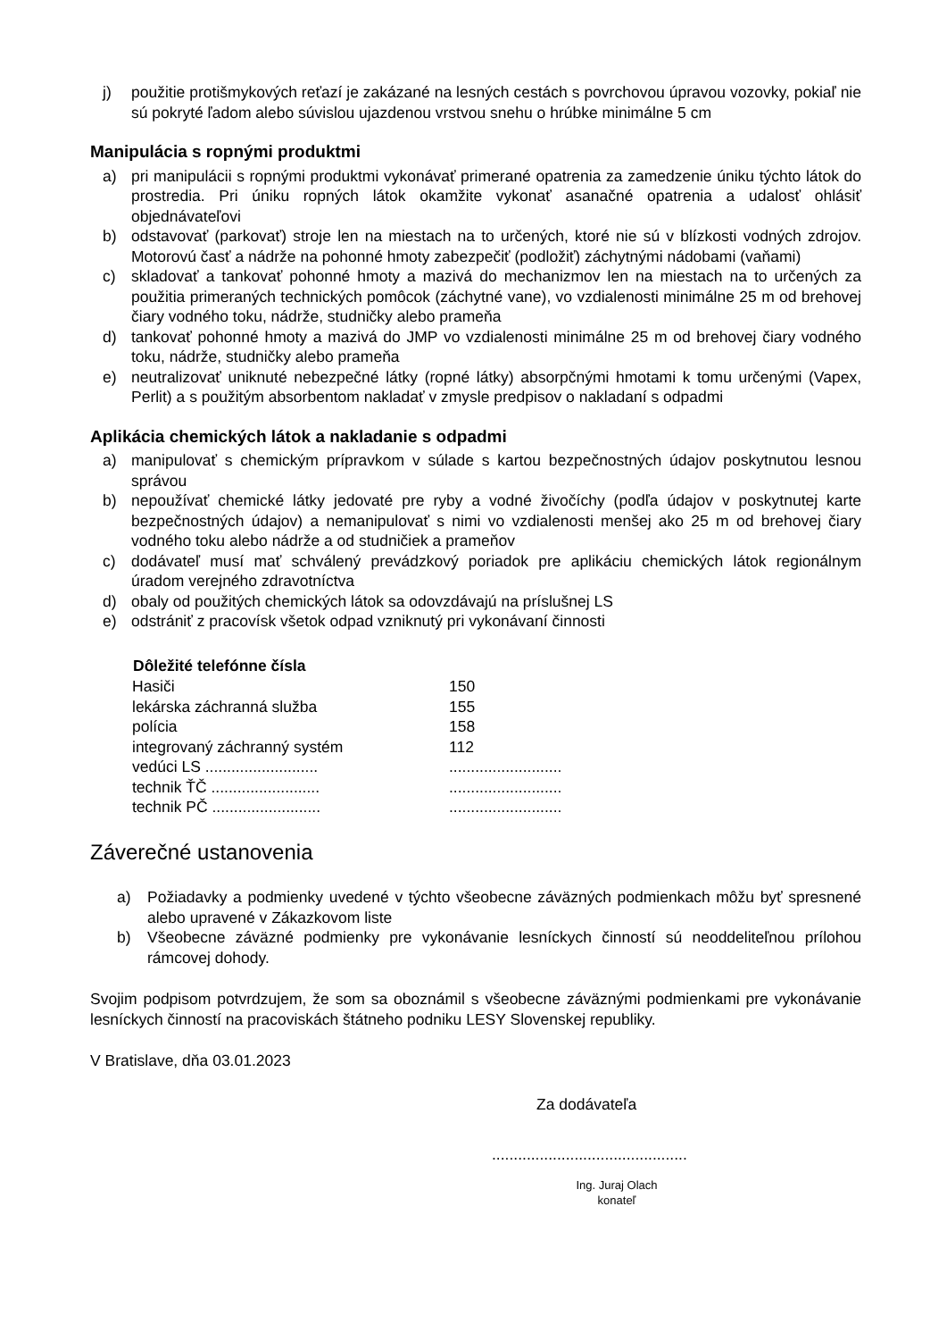j) použitie protišmykových reťazí je zakázané na lesných cestách s povrchovou úpravou vozovky, pokiaľ nie sú pokryté ľadom alebo súvislou ujazdenou vrstvou snehu o hrúbke minimálne 5 cm
Manipulácia s ropnými produktmi
a) pri manipulácii s ropnými produktmi vykonávať primerané opatrenia za zamedzenie úniku týchto látok do prostredia. Pri úniku ropných látok okamžite vykonať asanačné opatrenia a udalosť ohlásiť objednávateľovi
b) odstavovať (parkovať) stroje len na miestach na to určených, ktoré nie sú v blízkosti vodných zdrojov. Motorovú časť a nádrže na pohonné hmoty zabezpečiť (podložiť) záchytnými nádobami (vaňami)
c) skladovať a tankovať pohonné hmoty a mazivá do mechanizmov len na miestach na to určených za použitia primeraných technických pomôcok (záchytné vane), vo vzdialenosti minimálne 25 m od brehovej čiary vodného toku, nádrže, studničky alebo prameňa
d) tankovať pohonné hmoty a mazivá do JMP vo vzdialenosti minimálne 25 m od brehovej čiary vodného toku, nádrže, studničky alebo prameňa
e) neutralizovať uniknuté nebezpečné látky (ropné látky) absorpčnými hmotami k tomu určenými (Vapex, Perlit) a s použitým absorbentom nakladať v zmysle predpisov o nakladaní s odpadmi
Aplikácia chemických látok a nakladanie s odpadmi
a) manipulovať s chemickým prípravkom v súlade s kartou bezpečnostných údajov poskytnutou lesnou správou
b) nepoužívať chemické látky jedovaté pre ryby a vodné živočíchy (podľa údajov v poskytnutej karte bezpečnostných údajov) a nemanipulovať s nimi vo vzdialenosti menšej ako 25 m od brehovej čiary vodného toku alebo nádrže a od studničiek a prameňov
c) dodávateľ musí mať schválený prevádzkový poriadok pre aplikáciu chemických látok regionálnym úradom verejného zdravotníctva
d) obaly od použitých chemických látok sa odovzdávajú na príslušnej LS
e) odstrániť z pracovísk všetok odpad vzniknutý pri vykonávaní činnosti
| Dôležité telefónne čísla | |
| --- | --- |
| Hasiči | 150 |
| lekárska záchranná služba | 155 |
| polícia | 158 |
| integrovaný záchranný systém | 112 |
| vedúci LS .......................... | .......................... |
| technik ŤČ ......................... | .......................... |
| technik PČ ......................... | .......................... |
Záverečné ustanovenia
a) Požiadavky a podmienky uvedené v týchto všeobecne záväzných podmienkach môžu byť spresnené alebo upravené v Zákazkovom liste
b) Všeobecne záväzné podmienky pre vykonávanie lesníckych činností sú neoddeliteľnou prílohou rámcovej dohody.
Svojim podpisom potvrdzujem, že som sa oboznámil s všeobecne záväznými podmienkami pre vykonávanie lesníckych činností na pracoviskách štátneho podniku LESY Slovenskej republiky.
V Bratislave, dňa 03.01.2023
Za dodávateľa
.............................................
Ing. Juraj Olach
konateľ